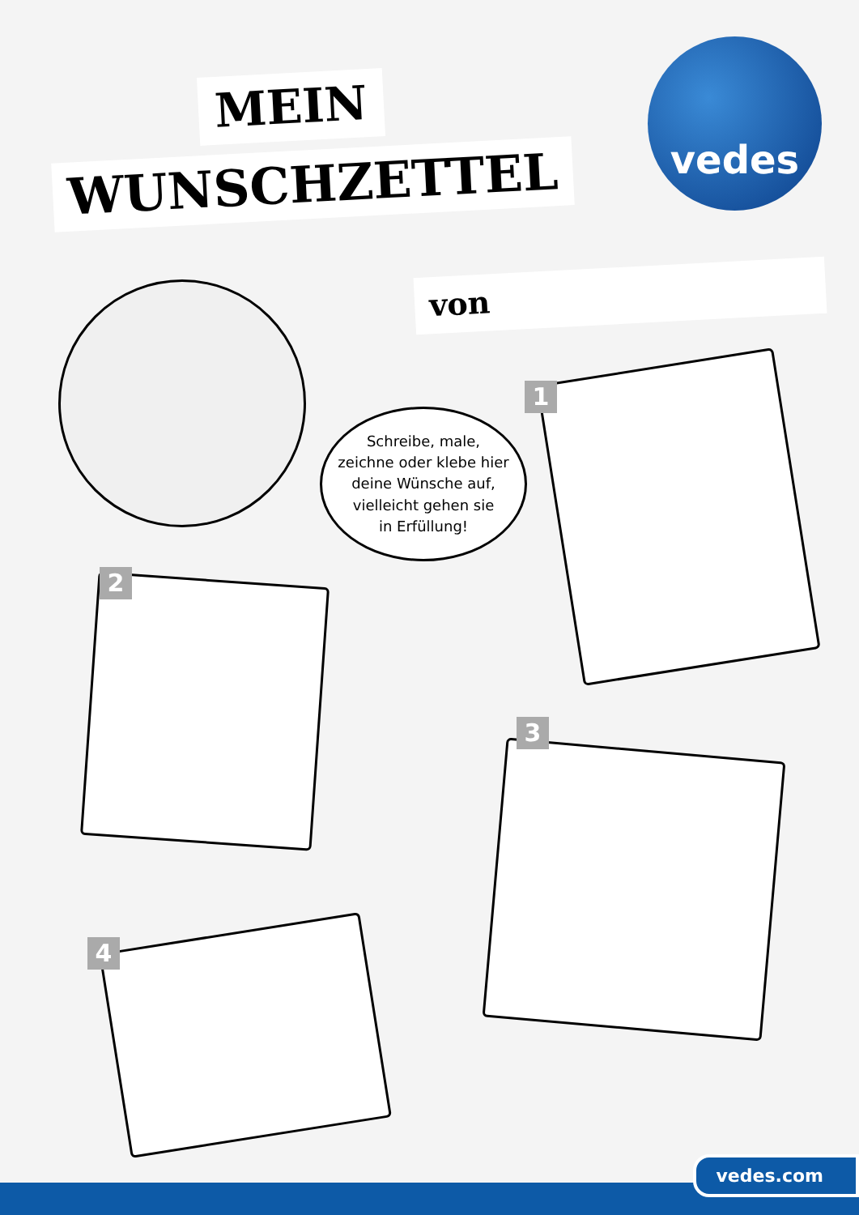MEIN
WUNSCHZETTEL
vedes
von
Schreibe, male,
zeichne oder klebe hier
deine Wünsche auf,
vielleicht gehen sie
in Erfüllung!
1
2
3
4
vedes.com